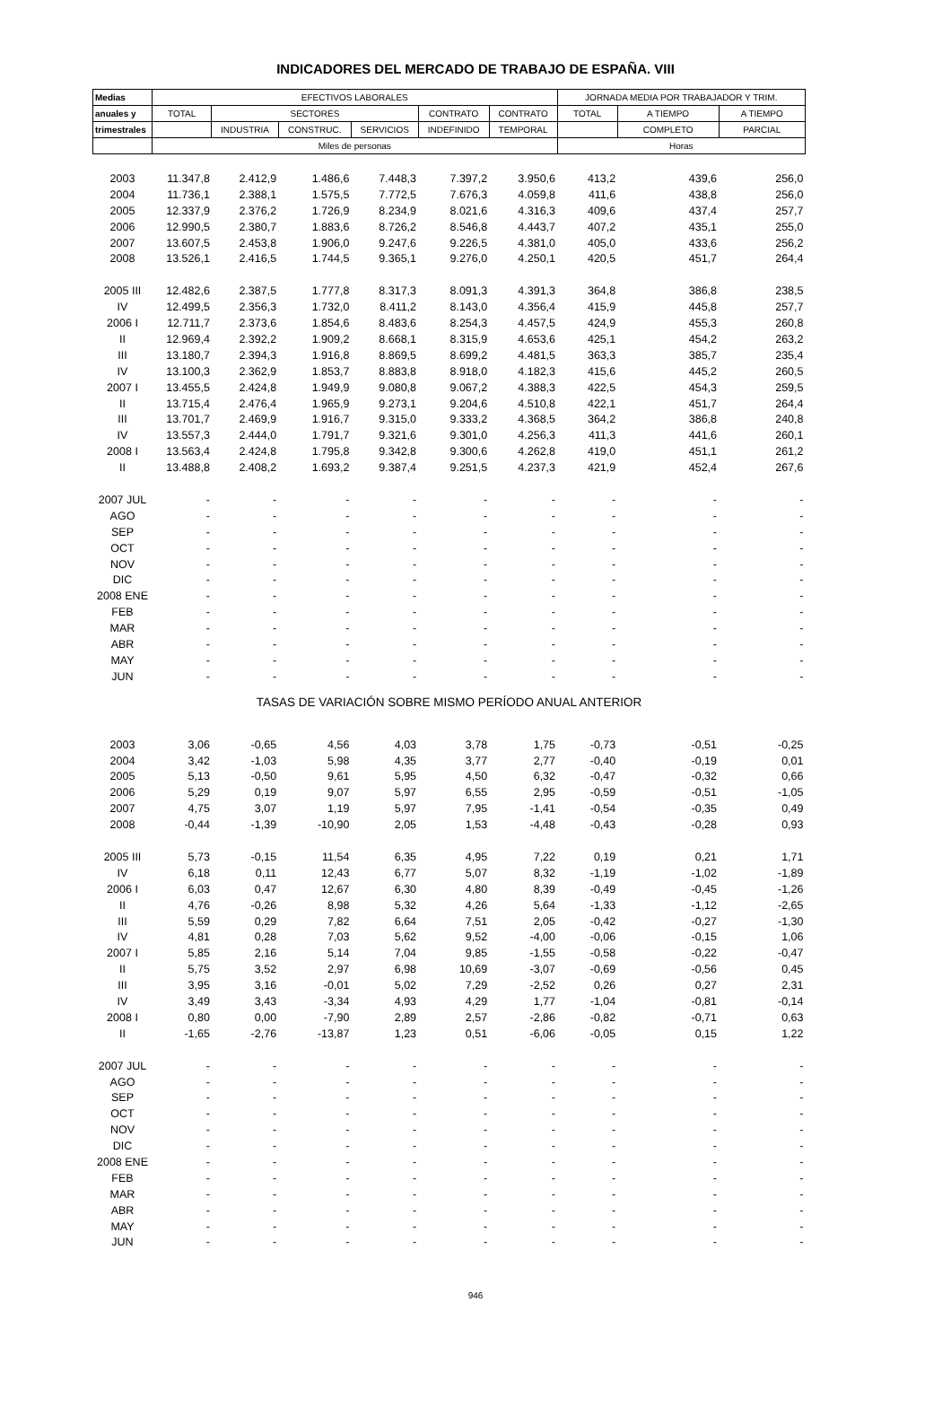INDICADORES DEL MERCADO DE TRABAJO DE ESPAÑA. VIII
| Medias | EFECTIVOS LABORALES | | | | | | JORNADA MEDIA POR TRABAJADOR Y TRIM. | | |
| --- | --- | --- | --- | --- | --- | --- | --- | --- | --- |
| anuales y | TOTAL | SECTORES | | | CONTRATO | CONTRATO | TOTAL | A TIEMPO | A TIEMPO |
| trimestrales | | INDUSTRIA | CONSTRUC. | SERVICIOS | INDEFINIDO | TEMPORAL | | COMPLETO | PARCIAL |
| | Miles de personas | | | | | | Horas | | |
| 2003 | 11.347,8 | 2.412,9 | 1.486,6 | 7.448,3 | 7.397,2 | 3.950,6 | 413,2 | 439,6 | 256,0 |
| 2004 | 11.736,1 | 2.388,1 | 1.575,5 | 7.772,5 | 7.676,3 | 4.059,8 | 411,6 | 438,8 | 256,0 |
| 2005 | 12.337,9 | 2.376,2 | 1.726,9 | 8.234,9 | 8.021,6 | 4.316,3 | 409,6 | 437,4 | 257,7 |
| 2006 | 12.990,5 | 2.380,7 | 1.883,6 | 8.726,2 | 8.546,8 | 4.443,7 | 407,2 | 435,1 | 255,0 |
| 2007 | 13.607,5 | 2.453,8 | 1.906,0 | 9.247,6 | 9.226,5 | 4.381,0 | 405,0 | 433,6 | 256,2 |
| 2008 | 13.526,1 | 2.416,5 | 1.744,5 | 9.365,1 | 9.276,0 | 4.250,1 | 420,5 | 451,7 | 264,4 |
| 2005 III | 12.482,6 | 2.387,5 | 1.777,8 | 8.317,3 | 8.091,3 | 4.391,3 | 364,8 | 386,8 | 238,5 |
| IV | 12.499,5 | 2.356,3 | 1.732,0 | 8.411,2 | 8.143,0 | 4.356,4 | 415,9 | 445,8 | 257,7 |
| 2006 I | 12.711,7 | 2.373,6 | 1.854,6 | 8.483,6 | 8.254,3 | 4.457,5 | 424,9 | 455,3 | 260,8 |
| II | 12.969,4 | 2.392,2 | 1.909,2 | 8.668,1 | 8.315,9 | 4.653,6 | 425,1 | 454,2 | 263,2 |
| III | 13.180,7 | 2.394,3 | 1.916,8 | 8.869,5 | 8.699,2 | 4.481,5 | 363,3 | 385,7 | 235,4 |
| IV | 13.100,3 | 2.362,9 | 1.853,7 | 8.883,8 | 8.918,0 | 4.182,3 | 415,6 | 445,2 | 260,5 |
| 2007 I | 13.455,5 | 2.424,8 | 1.949,9 | 9.080,8 | 9.067,2 | 4.388,3 | 422,5 | 454,3 | 259,5 |
| II | 13.715,4 | 2.476,4 | 1.965,9 | 9.273,1 | 9.204,6 | 4.510,8 | 422,1 | 451,7 | 264,4 |
| III | 13.701,7 | 2.469,9 | 1.916,7 | 9.315,0 | 9.333,2 | 4.368,5 | 364,2 | 386,8 | 240,8 |
| IV | 13.557,3 | 2.444,0 | 1.791,7 | 9.321,6 | 9.301,0 | 4.256,3 | 411,3 | 441,6 | 260,1 |
| 2008 I | 13.563,4 | 2.424,8 | 1.795,8 | 9.342,8 | 9.300,6 | 4.262,8 | 419,0 | 451,1 | 261,2 |
| II | 13.488,8 | 2.408,2 | 1.693,2 | 9.387,4 | 9.251,5 | 4.237,3 | 421,9 | 452,4 | 267,6 |
| 2007 JUL | - | - | - | - | - | - | - | - | - |
| AGO | - | - | - | - | - | - | - | - | - |
| SEP | - | - | - | - | - | - | - | - | - |
| OCT | - | - | - | - | - | - | - | - | - |
| NOV | - | - | - | - | - | - | - | - | - |
| DIC | - | - | - | - | - | - | - | - | - |
| 2008 ENE | - | - | - | - | - | - | - | - | - |
| FEB | - | - | - | - | - | - | - | - | - |
| MAR | - | - | - | - | - | - | - | - | - |
| ABR | - | - | - | - | - | - | - | - | - |
| MAY | - | - | - | - | - | - | - | - | - |
| JUN | - | - | - | - | - | - | - | - | - |
| TASAS DE VARIACIÓN SOBRE MISMO PERÍODO ANUAL ANTERIOR | | | | | | | | | |
| 2003 | 3,06 | -0,65 | 4,56 | 4,03 | 3,78 | 1,75 | -0,73 | -0,51 | -0,25 |
| 2004 | 3,42 | -1,03 | 5,98 | 4,35 | 3,77 | 2,77 | -0,40 | -0,19 | 0,01 |
| 2005 | 5,13 | -0,50 | 9,61 | 5,95 | 4,50 | 6,32 | -0,47 | -0,32 | 0,66 |
| 2006 | 5,29 | 0,19 | 9,07 | 5,97 | 6,55 | 2,95 | -0,59 | -0,51 | -1,05 |
| 2007 | 4,75 | 3,07 | 1,19 | 5,97 | 7,95 | -1,41 | -0,54 | -0,35 | 0,49 |
| 2008 | -0,44 | -1,39 | -10,90 | 2,05 | 1,53 | -4,48 | -0,43 | -0,28 | 0,93 |
| 2005 III | 5,73 | -0,15 | 11,54 | 6,35 | 4,95 | 7,22 | 0,19 | 0,21 | 1,71 |
| IV | 6,18 | 0,11 | 12,43 | 6,77 | 5,07 | 8,32 | -1,19 | -1,02 | -1,89 |
| 2006 I | 6,03 | 0,47 | 12,67 | 6,30 | 4,80 | 8,39 | -0,49 | -0,45 | -1,26 |
| II | 4,76 | -0,26 | 8,98 | 5,32 | 4,26 | 5,64 | -1,33 | -1,12 | -2,65 |
| III | 5,59 | 0,29 | 7,82 | 6,64 | 7,51 | 2,05 | -0,42 | -0,27 | -1,30 |
| IV | 4,81 | 0,28 | 7,03 | 5,62 | 9,52 | -4,00 | -0,06 | -0,15 | 1,06 |
| 2007 I | 5,85 | 2,16 | 5,14 | 7,04 | 9,85 | -1,55 | -0,58 | -0,22 | -0,47 |
| II | 5,75 | 3,52 | 2,97 | 6,98 | 10,69 | -3,07 | -0,69 | -0,56 | 0,45 |
| III | 3,95 | 3,16 | -0,01 | 5,02 | 7,29 | -2,52 | 0,26 | 0,27 | 2,31 |
| IV | 3,49 | 3,43 | -3,34 | 4,93 | 4,29 | 1,77 | -1,04 | -0,81 | -0,14 |
| 2008 I | 0,80 | 0,00 | -7,90 | 2,89 | 2,57 | -2,86 | -0,82 | -0,71 | 0,63 |
| II | -1,65 | -2,76 | -13,87 | 1,23 | 0,51 | -6,06 | -0,05 | 0,15 | 1,22 |
| 2007 JUL | - | - | - | - | - | - | - | - | - |
| AGO | - | - | - | - | - | - | - | - | - |
| SEP | - | - | - | - | - | - | - | - | - |
| OCT | - | - | - | - | - | - | - | - | - |
| NOV | - | - | - | - | - | - | - | - | - |
| DIC | - | - | - | - | - | - | - | - | - |
| 2008 ENE | - | - | - | - | - | - | - | - | - |
| FEB | - | - | - | - | - | - | - | - | - |
| MAR | - | - | - | - | - | - | - | - | - |
| ABR | - | - | - | - | - | - | - | - | - |
| MAY | - | - | - | - | - | - | - | - | - |
| JUN | - | - | - | - | - | - | - | - | - |
946